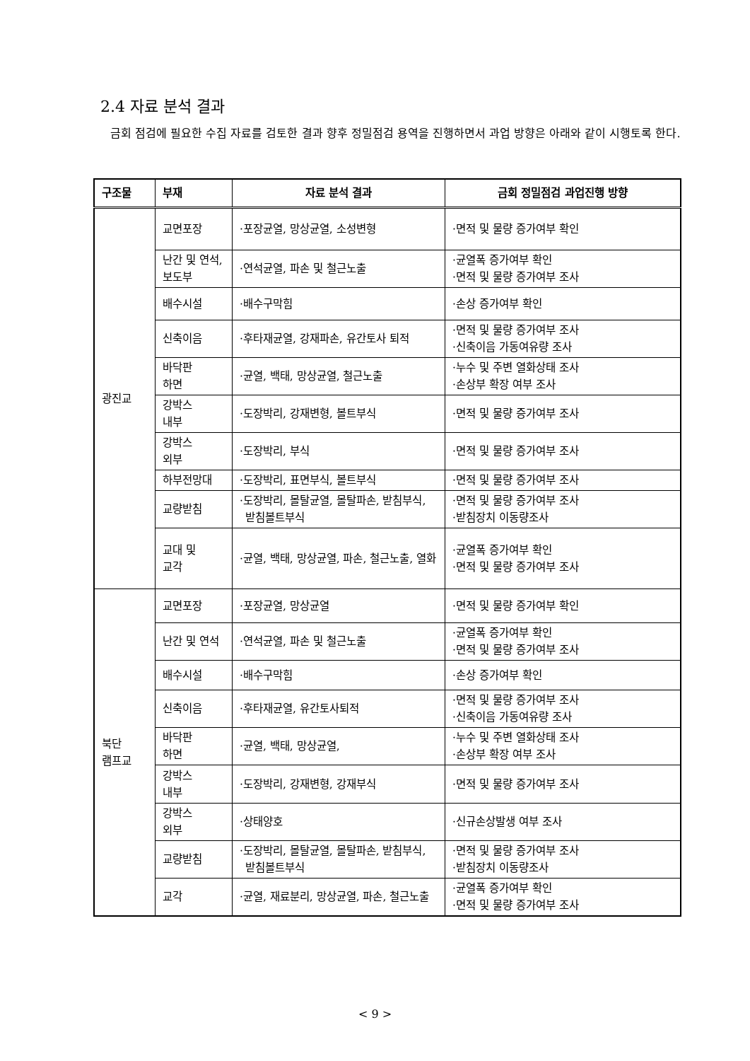2.4 자료 분석 결과
금회 점검에 필요한 수집 자료를 검토한 결과 향후 정밀점검 용역을 진행하면서 과업 방향은 아래와 같이 시행토록 한다.
| 구조물 | 부재 | 자료 분석 결과 | 금회 정밀점검 과업진행 방향 |
| --- | --- | --- | --- |
| 광진교 | 교면포장 | ·포장균열, 망상균열, 소성변형 | ·면적 및 물량 증가여부 확인 |
| | 난간 및 연석, 보도부 | ·연석균열, 파손 및 철근노출 | ·균열폭 증가여부 확인 ·면적 및 물량 증가여부 조사 |
| | 배수시설 | ·배수구막힘 | ·손상 증가여부 확인 |
| | 신축이음 | ·후타재균열, 강재파손, 유간토사 퇴적 | ·면적 및 물량 증가여부 조사 ·신축이음 가동여유량 조사 |
| | 바닥판 하면 | ·균열, 백태, 망상균열, 철근노출 | ·누수 및 주변 열화상태 조사 ·손상부 확장 여부 조사 |
| | 강박스 내부 | ·도장박리, 강재변형, 볼트부식 | ·면적 및 물량 증가여부 조사 |
| | 강박스 외부 | ·도장박리, 부식 | ·면적 및 물량 증가여부 조사 |
| | 하부전망대 | ·도장박리, 표면부식, 볼트부식 | ·면적 및 물량 증가여부 조사 |
| | 교량받침 | ·도장박리, 몰탈균열, 몰탈파손, 받침부식, 받침볼트부식 | ·면적 및 물량 증가여부 조사 ·받침장치 이동량조사 |
| | 교대 및 교각 | ·균열, 백태, 망상균열, 파손, 철근노출, 열화 | ·균열폭 증가여부 확인 ·면적 및 물량 증가여부 조사 |
| 북단 램프교 | 교면포장 | ·포장균열, 망상균열 | ·면적 및 물량 증가여부 확인 |
| | 난간 및 연석 | ·연석균열, 파손 및 철근노출 | ·균열폭 증가여부 확인 ·면적 및 물량 증가여부 조사 |
| | 배수시설 | ·배수구막힘 | ·손상 증가여부 확인 |
| | 신축이음 | ·후타재균열, 유간토사퇴적 | ·면적 및 물량 증가여부 조사 ·신축이음 가동여유량 조사 |
| | 바닥판 하면 | ·균열, 백태, 망상균열, | ·누수 및 주변 열화상태 조사 ·손상부 확장 여부 조사 |
| | 강박스 내부 | ·도장박리, 강재변형, 강재부식 | ·면적 및 물량 증가여부 조사 |
| | 강박스 외부 | ·상태양호 | ·신규손상발생 여부 조사 |
| | 교량받침 | ·도장박리, 몰탈균열, 몰탈파손, 받침부식, 받침볼트부식 | ·면적 및 물량 증가여부 조사 ·받침장치 이동량조사 |
| | 교각 | ·균열, 재료분리, 망상균열, 파손, 철근노출 | ·균열폭 증가여부 확인 ·면적 및 물량 증가여부 조사 |
< 9 >